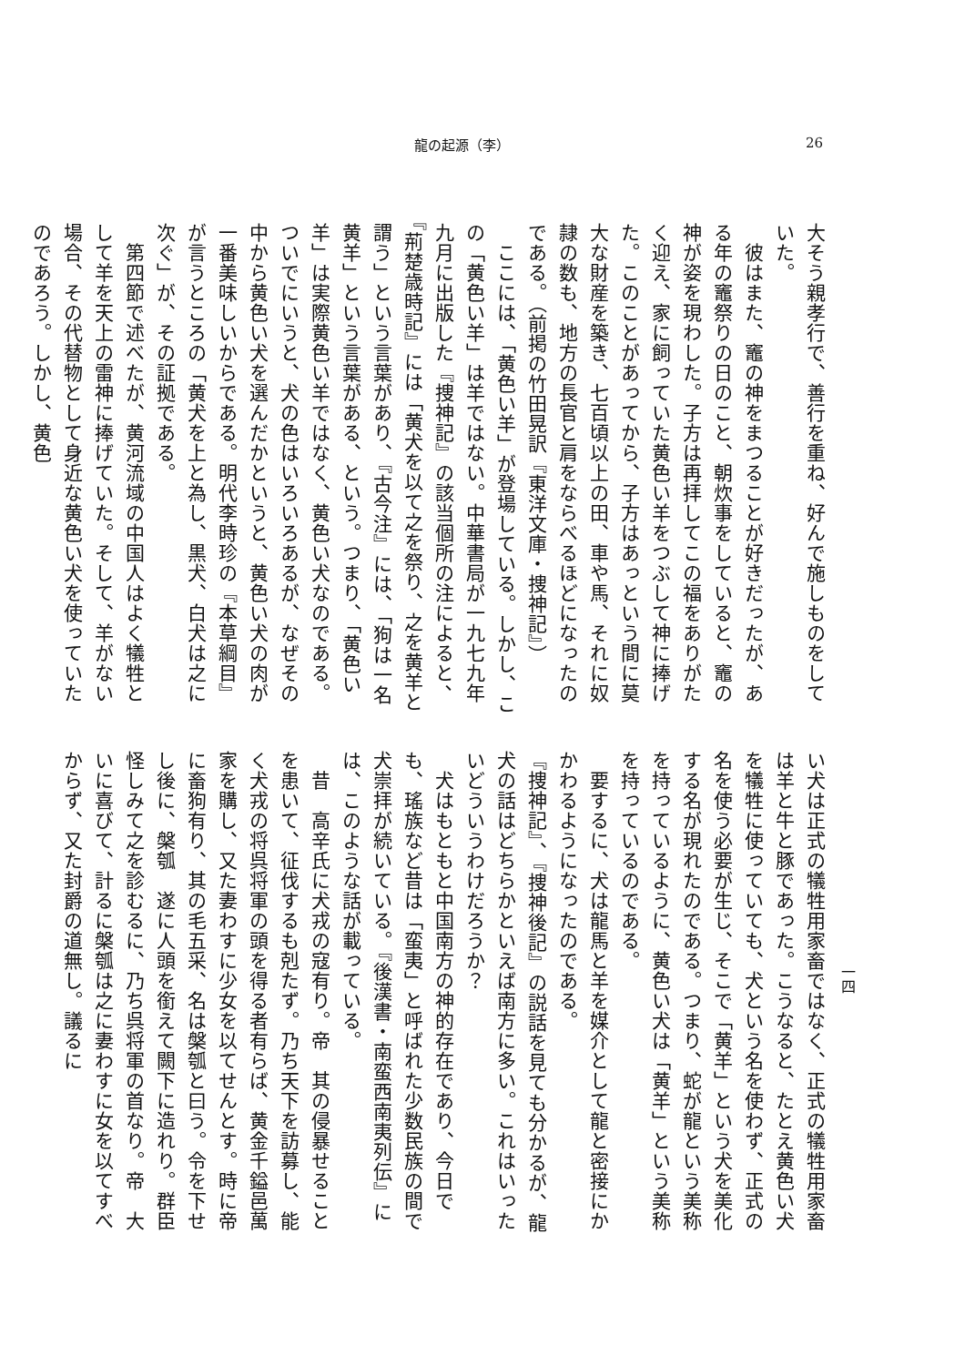龍の起源（李） 26
大そう親孝行で、善行を重ね、好んで施しものをしていた。
　彼はまた、竈の神をまつることが好きだったが、ある年の竈祭りの日のこと、朝炊事をしていると、竈の神が姿を現わした。子方は再拝してこの福をありがたく迎え、家に飼っていた黄色い羊をつぶして神に捧げた。このことがあってから、子方はあっという間に莫大な財産を築き、七百頃以上の田、車や馬、それに奴隷の数も、地方の長官と肩をならべるほどになったのである。（前掲の竹田晃訳『東洋文庫・捜神記』）
　ここには、「黄色い羊」が登場している。しかし、この「黄色い羊」は羊ではない。中華書局が一九七九年九月に出版した『捜神記』の該当個所の注によると、『荊楚歳時記』には「黄犬を以て之を祭り、之を黄羊と謂う」という言葉があり、『古今注』には、「狗は一名黄羊」という言葉がある、という。つまり、「黄色い羊」は実際黄色い羊ではなく、黄色い犬なのである。ついでにいうと、犬の色はいろいろあるが、なぜその中から黄色い犬を選んだかというと、黄色い犬の肉が一番美味しいからである。明代李時珍の『本草綱目』が言うところの「黄犬を上と為し、黒犬、白犬は之に次ぐ」が、その証拠である。
　第四節で述べたが、黄河流域の中国人はよく犠牲として羊を天上の雷神に捧げていた。そして、羊がない場合、その代替物として身近な黄色い犬を使っていたのであろう。しかし、黄色
い犬は正式の犠牲用家畜ではなく、正式の犠牲用家畜は羊と牛と豚であった。こうなると、たとえ黄色い犬を犠牲に使っていても、犬という名を使わず、正式の名を使う必要が生じ、そこで「黄羊」という犬を美化する名が現れたのである。つまり、蛇が龍という美称を持っているように、黄色い犬は「黄羊」という美称を持っているのである。
　要するに、犬は龍馬と羊を媒介として龍と密接にかかわるようになったのである。
『捜神記』、『捜神後記』の説話を見ても分かるが、龍犬の話はどちらかといえば南方に多い。これはいったいどういうわけだろうか？
　犬はもともと中国南方の神的存在であり、今日でも、瑤族など昔は「蛮夷」と呼ばれた少数民族の間で犬崇拝が続いている。『後漢書・南蛮西南夷列伝』には、このような話が載っている。
　昔　高辛氏に犬戎の寇有り。帝　其の侵暴せることを患いて、征伐するも剋たず。乃ち天下を訪募し、能く犬戎の将呉将軍の頭を得る者有らば、黄金千鎰邑萬家を購し、又た妻わすに少女を以てせんとす。時に帝に畜狗有り、其の毛五采、名は槃瓠と曰う。令を下せし後に、槃瓠　遂に人頭を銜えて闕下に造れり。群臣怪しみて之を診むるに、乃ち呉将軍の首なり。帝　大いに喜びて、計るに槃瓠は之に妻わすに女を以てすべからず、又た封爵の道無し。議るに
一四